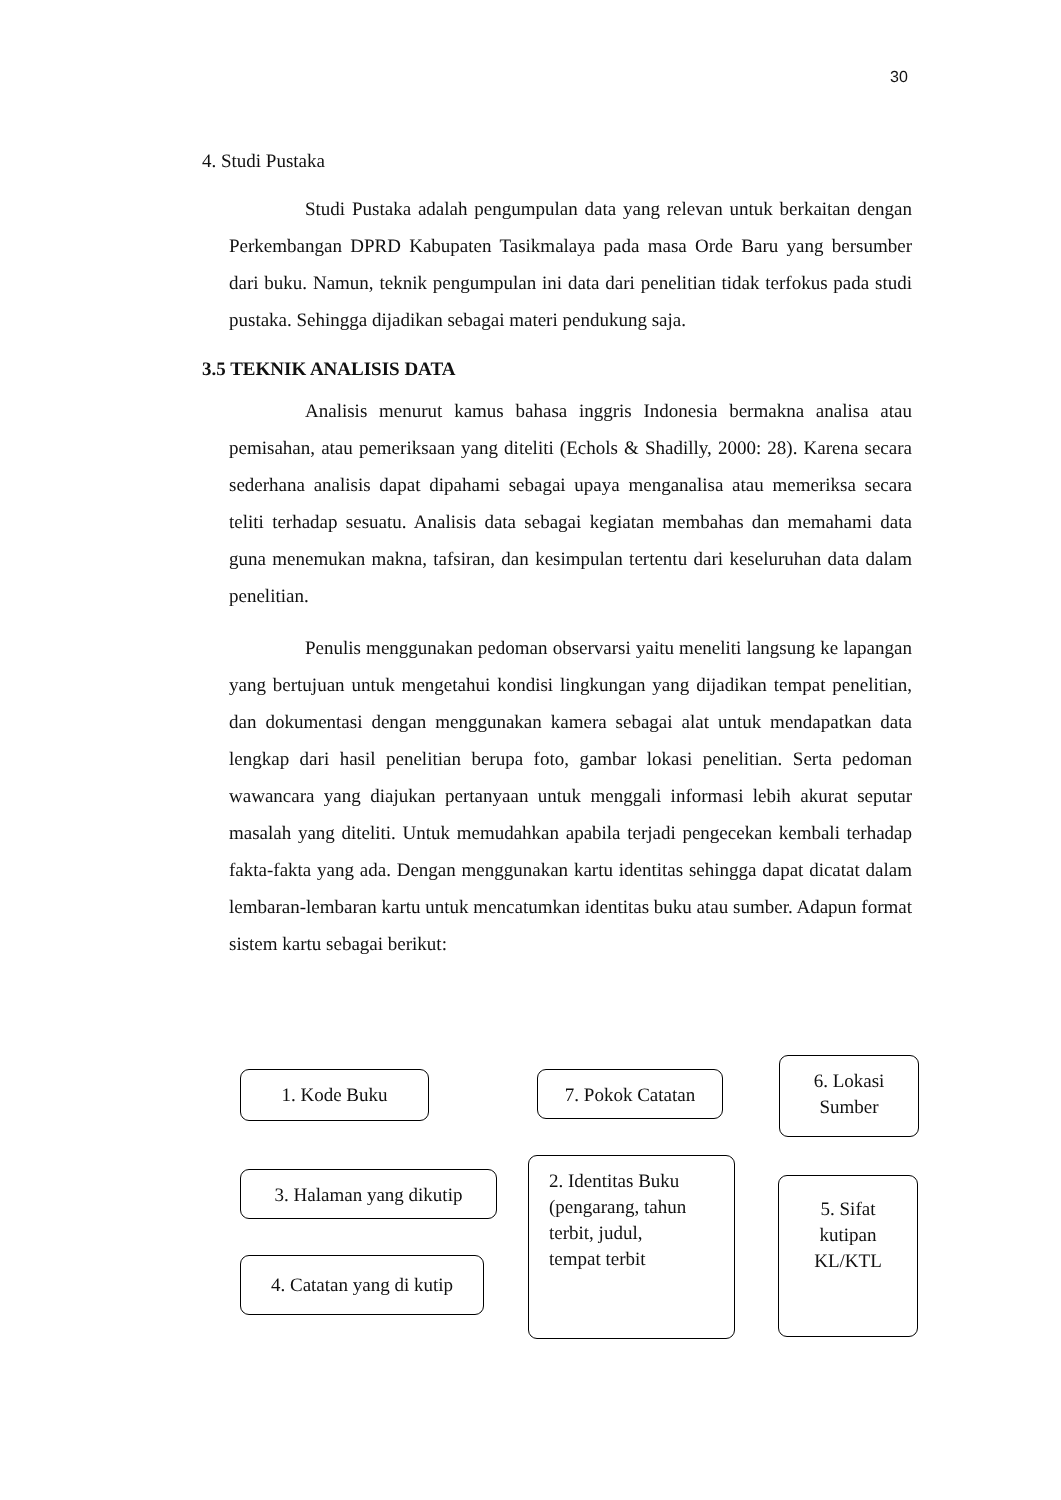30
4. Studi Pustaka
Studi Pustaka adalah pengumpulan data yang relevan untuk berkaitan dengan Perkembangan DPRD Kabupaten Tasikmalaya pada masa Orde Baru yang bersumber dari buku. Namun, teknik pengumpulan ini data dari penelitian tidak terfokus pada studi pustaka. Sehingga dijadikan sebagai materi pendukung saja.
3.5 TEKNIK ANALISIS DATA
Analisis menurut kamus bahasa inggris Indonesia bermakna analisa atau pemisahan, atau pemeriksaan yang diteliti (Echols & Shadilly, 2000: 28). Karena secara sederhana analisis dapat dipahami sebagai upaya menganalisa atau memeriksa secara teliti terhadap sesuatu. Analisis data sebagai kegiatan membahas dan memahami data guna menemukan makna, tafsiran, dan kesimpulan tertentu dari keseluruhan data dalam penelitian.
Penulis menggunakan pedoman observarsi yaitu meneliti langsung ke lapangan yang bertujuan untuk mengetahui kondisi lingkungan yang dijadikan tempat penelitian, dan dokumentasi dengan menggunakan kamera sebagai alat untuk mendapatkan data lengkap dari hasil penelitian berupa foto, gambar lokasi penelitian. Serta pedoman wawancara yang diajukan pertanyaan untuk menggali informasi lebih akurat seputar masalah yang diteliti. Untuk memudahkan apabila terjadi pengecekan kembali terhadap fakta-fakta yang ada. Dengan menggunakan kartu identitas sehingga dapat dicatat dalam lembaran-lembaran kartu untuk mencatumkan identitas buku atau sumber. Adapun format sistem kartu sebagai berikut:
1. Kode Buku 7. Pokok Catatan
6. Lokasi
Sumber
3. Halaman yang dikutip
2. Identitas Buku
(pengarang, tahun
terbit, judul,
tempat terbit
5. Sifat
kutipan
KL/KTL
4. Catatan yang di kutip